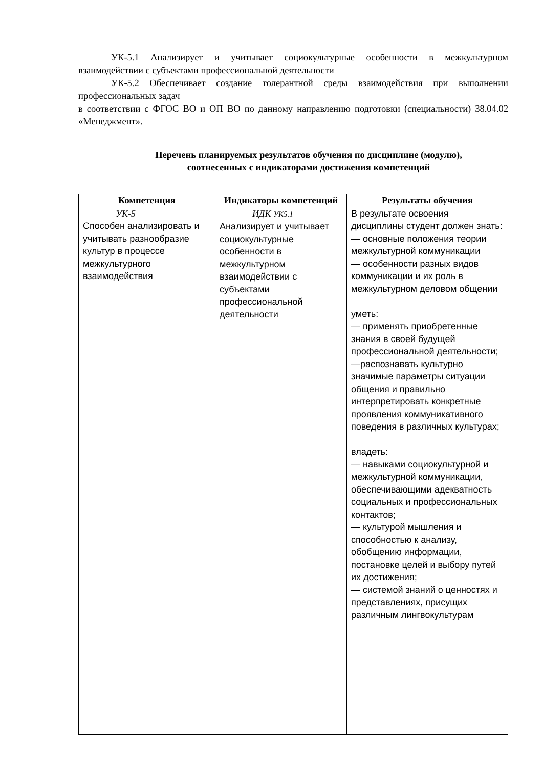УК-5.1 Анализирует и учитывает социокультурные особенности в межкультурном взаимодействии с субъектами профессиональной деятельности
УК-5.2 Обеспечивает создание толерантной среды взаимодействия при выполнении профессиональных задач
в соответствии с ФГОС ВО и ОП ВО по данному направлению подготовки (специальности) 38.04.02 «Менеджмент».
Перечень планируемых результатов обучения по дисциплине (модулю),
соотнесенных с индикаторами достижения компетенций
| Компетенция | Индикаторы компетенций | Результаты обучения |
| --- | --- | --- |
| УК-5 Способен анализировать и учитывать разнообразие культур в процессе межкультурного взаимодействия | ИДК УК5.1 Анализирует и учитывает социокультурные особенности в межкультурном взаимодействии с субъектами профессиональной деятельности | В результате освоения дисциплины студент должен знать: — основные положения теории межкультурной коммуникации — особенности разных видов коммуникации и их роль в межкультурном деловом общении уметь: — применять приобретенные знания в своей будущей профессиональной деятельности; —распознавать культурно значимые параметры ситуации общения и правильно интерпретировать конкретные проявления коммуникативного поведения в различных культурах; владеть: — навыками социокультурной и межкультурной коммуникации, обеспечивающими адекватность социальных и профессиональных контактов; — культурой мышления и способностью к анализу, обобщению информации, постановке целей и выбору путей их достижения; — системой знаний о ценностях и представлениях, присущих различным лингвокультурам |